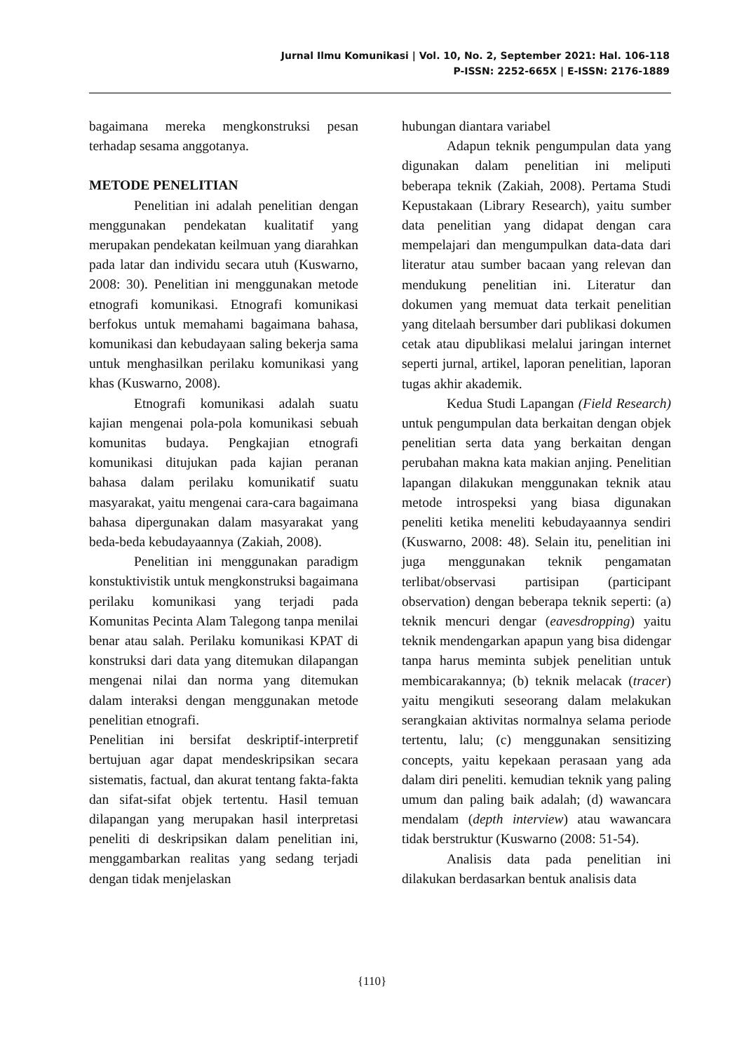Jurnal Ilmu Komunikasi | Vol. 10, No. 2, September 2021: Hal. 106-118
P-ISSN: 2252-665X | E-ISSN: 2176-1889
bagaimana mereka mengkonstruksi pesan terhadap sesama anggotanya.
METODE PENELITIAN
Penelitian ini adalah penelitian dengan menggunakan pendekatan kualitatif yang merupakan pendekatan keilmuan yang diarahkan pada latar dan individu secara utuh (Kuswarno, 2008: 30). Penelitian ini menggunakan metode etnografi komunikasi. Etnografi komunikasi berfokus untuk memahami bagaimana bahasa, komunikasi dan kebudayaan saling bekerja sama untuk menghasilkan perilaku komunikasi yang khas (Kuswarno, 2008).
Etnografi komunikasi adalah suatu kajian mengenai pola-pola komunikasi sebuah komunitas budaya. Pengkajian etnografi komunikasi ditujukan pada kajian peranan bahasa dalam perilaku komunikatif suatu masyarakat, yaitu mengenai cara-cara bagaimana bahasa dipergunakan dalam masyarakat yang beda-beda kebudayaannya (Zakiah, 2008).
Penelitian ini menggunakan paradigm konstuktivistik untuk mengkonstruksi bagaimana perilaku komunikasi yang terjadi pada Komunitas Pecinta Alam Talegong tanpa menilai benar atau salah. Perilaku komunikasi KPAT di konstruksi dari data yang ditemukan dilapangan mengenai nilai dan norma yang ditemukan dalam interaksi dengan menggunakan metode penelitian etnografi.
Penelitian ini bersifat deskriptif-interpretif bertujuan agar dapat mendeskripsikan secara sistematis, factual, dan akurat tentang fakta-fakta dan sifat-sifat objek tertentu. Hasil temuan dilapangan yang merupakan hasil interpretasi peneliti di deskripsikan dalam penelitian ini, menggambarkan realitas yang sedang terjadi dengan tidak menjelaskan
hubungan diantara variabel
Adapun teknik pengumpulan data yang digunakan dalam penelitian ini meliputi beberapa teknik (Zakiah, 2008). Pertama Studi Kepustakaan (Library Research), yaitu sumber data penelitian yang didapat dengan cara mempelajari dan mengumpulkan data-data dari literatur atau sumber bacaan yang relevan dan mendukung penelitian ini. Literatur dan dokumen yang memuat data terkait penelitian yang ditelaah bersumber dari publikasi dokumen cetak atau dipublikasi melalui jaringan internet seperti jurnal, artikel, laporan penelitian, laporan tugas akhir akademik.
Kedua Studi Lapangan (Field Research) untuk pengumpulan data berkaitan dengan objek penelitian serta data yang berkaitan dengan perubahan makna kata makian anjing. Penelitian lapangan dilakukan menggunakan teknik atau metode introspeksi yang biasa digunakan peneliti ketika meneliti kebudayaannya sendiri (Kuswarno, 2008: 48). Selain itu, penelitian ini juga menggunakan teknik pengamatan terlibat/observasi partisipan (participant observation) dengan beberapa teknik seperti: (a) teknik mencuri dengar (eavesdropping) yaitu teknik mendengarkan apapun yang bisa didengar tanpa harus meminta subjek penelitian untuk membicarakannya; (b) teknik melacak (tracer) yaitu mengikuti seseorang dalam melakukan serangkaian aktivitas normalnya selama periode tertentu, lalu; (c) menggunakan sensitizing concepts, yaitu kepekaan perasaan yang ada dalam diri peneliti. kemudian teknik yang paling umum dan paling baik adalah; (d) wawancara mendalam (depth interview) atau wawancara tidak berstruktur (Kuswarno (2008: 51-54).
Analisis data pada penelitian ini dilakukan berdasarkan bentuk analisis data
{110}